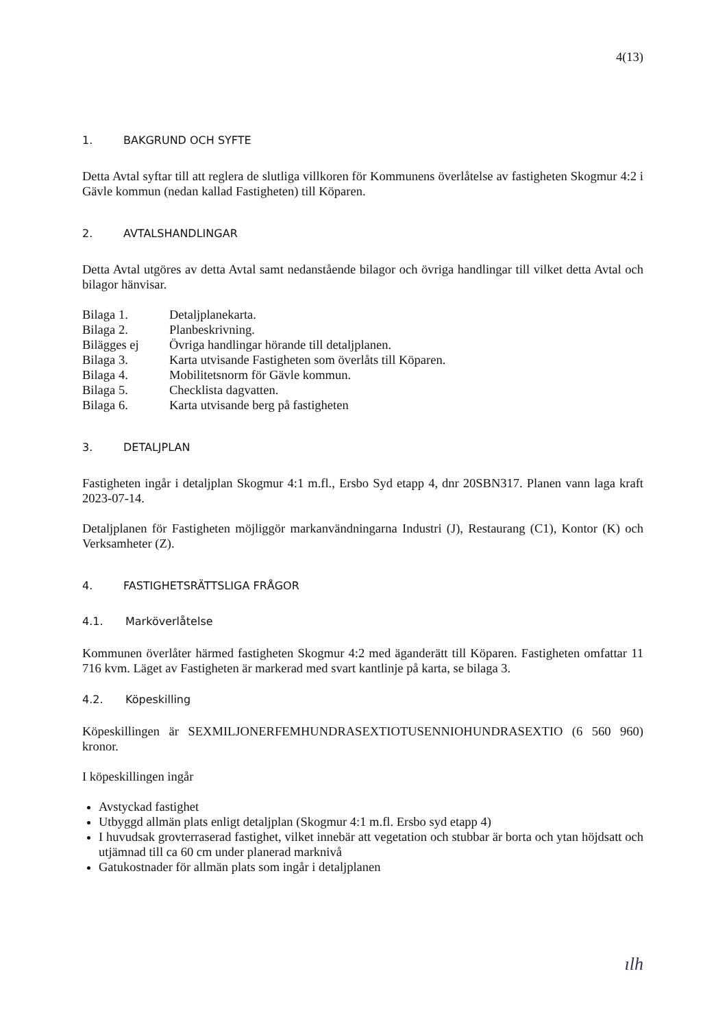4(13)
1. BAKGRUND OCH SYFTE
Detta Avtal syftar till att reglera de slutliga villkoren för Kommunens överlåtelse av fastigheten Skogmur 4:2 i Gävle kommun (nedan kallad Fastigheten) till Köparen.
2. AVTALSHANDLINGAR
Detta Avtal utgöres av detta Avtal samt nedanstående bilagor och övriga handlingar till vilket detta Avtal och bilagor hänvisar.
| Bilaga 1. | Detaljplanekarta. |
| Bilaga 2. | Planbeskrivning. |
| Bilägges ej | Övriga handlingar hörande till detaljplanen. |
| Bilaga 3. | Karta utvisande Fastigheten som överlåts till Köparen. |
| Bilaga 4. | Mobilitetsnorm för Gävle kommun. |
| Bilaga 5. | Checklista dagvatten. |
| Bilaga 6. | Karta utvisande berg på fastigheten |
3. DETALJPLAN
Fastigheten ingår i detaljplan Skogmur 4:1 m.fl., Ersbo Syd etapp 4, dnr 20SBN317. Planen vann laga kraft 2023-07-14.
Detaljplanen för Fastigheten möjliggör markanvändningarna Industri (J), Restaurang (C1), Kontor (K) och Verksamheter (Z).
4. FASTIGHETSRÄTTSLIGA FRÅGOR
4.1. Marköverlåtelse
Kommunen överlåter härmed fastigheten Skogmur 4:2 med äganderätt till Köparen. Fastigheten omfattar 11 716 kvm. Läget av Fastigheten är markerad med svart kantlinje på karta, se bilaga 3.
4.2. Köpeskilling
Köpeskillingen är SEXMILJONERFEMHUNDRASEXTIOTUSENNIOHUNDRASEXTIO (6 560 960) kronor.
I köpeskillingen ingår
Avstyckad fastighet
Utbyggd allmän plats enligt detaljplan (Skogmur 4:1 m.fl. Ersbo syd etapp 4)
I huvudsak grovterraserad fastighet, vilket innebär att vegetation och stubbar är borta och ytan höjdsatt och utjämnad till ca 60 cm under planerad marknivå
Gatukostnader för allmän plats som ingår i detaljplanen
ılh